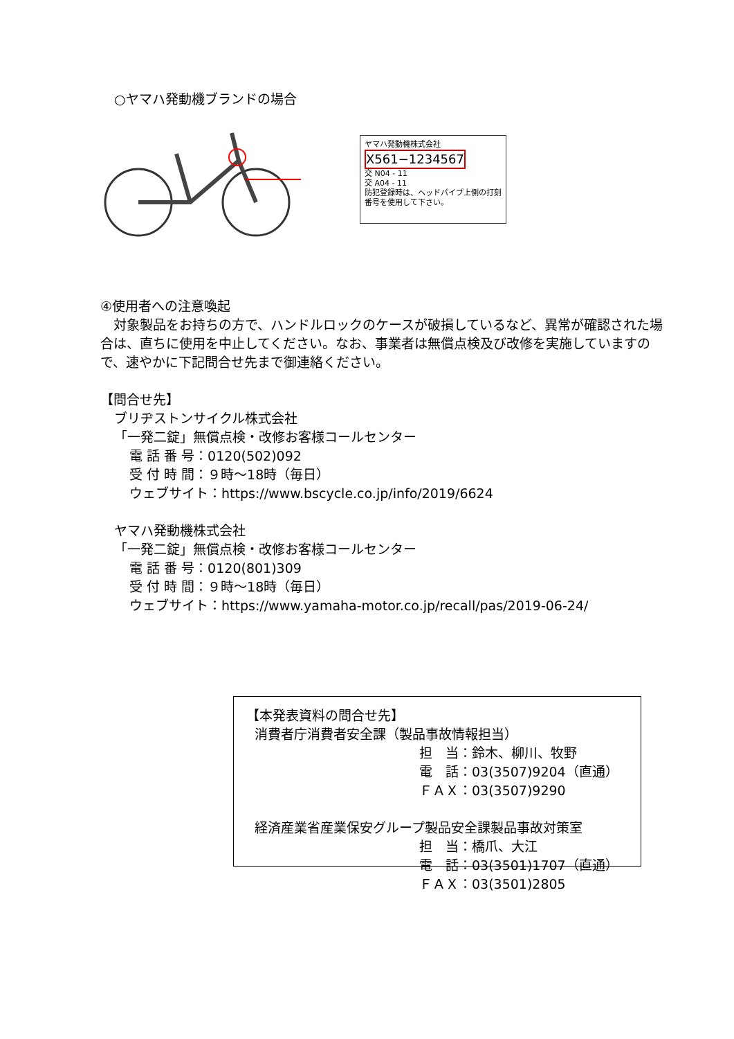○ヤマハ発動機ブランドの場合
ヤマハ発動機株式会社
X561−1234567
交 N04 - 11
交 A04 - 11
防犯登録時は、ヘッドパイプ上側の打刻番号を使用して下さい。
④使用者への注意喚起
　対象製品をお持ちの方で、ハンドルロックのケースが破損しているなど、異常が確認された場合は、直ちに使用を中止してください。なお、事業者は無償点検及び改修を実施していますので、速やかに下記問合せ先まで御連絡ください。
【問合せ先】
ブリヂストンサイクル株式会社
「一発二錠」無償点検・改修お客様コールセンター
電 話 番 号：0120(502)092
受 付 時 間：９時～18時（毎日）
ウェブサイト：https://www.bscycle.co.jp/info/2019/6624
ヤマハ発動機株式会社
「一発二錠」無償点検・改修お客様コールセンター
電 話 番 号：0120(801)309
受 付 時 間：９時～18時（毎日）
ウェブサイト：https://www.yamaha-motor.co.jp/recall/pas/2019-06-24/
【本発表資料の問合せ先】
消費者庁消費者安全課（製品事故情報担当）
担　当：鈴木、柳川、牧野
電　話：03(3507)9204（直通）
ＦＡＸ：03(3507)9290
経済産業省産業保安グループ製品安全課製品事故対策室
担　当：橋爪、大江
電　話：03(3501)1707（直通）
ＦＡＸ：03(3501)2805